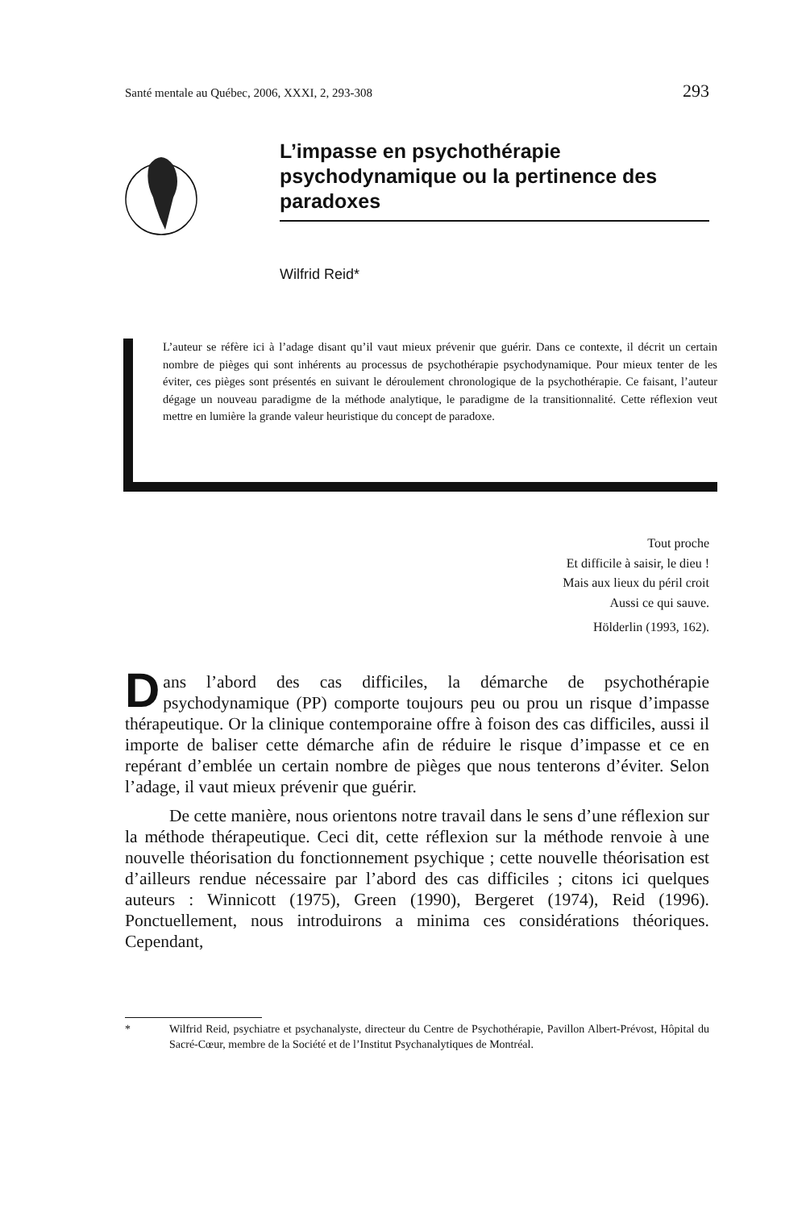Santé mentale au Québec, 2006, XXXI, 2, 293-308 293
L’impasse en psychothérapie psychodynamique ou la pertinence des paradoxes
Wilfrid Reid*
L’auteur se réfère ici à l’adage disant qu’il vaut mieux prévenir que guérir. Dans ce contexte, il décrit un certain nombre de pièges qui sont inhérents au processus de psychothérapie psychodynamique. Pour mieux tenter de les éviter, ces pièges sont présentés en suivant le déroulement chronologique de la psychothérapie. Ce faisant, l’auteur dégage un nouveau paradigme de la méthode analytique, le paradigme de la transitionnalité. Cette réflexion veut mettre en lumière la grande valeur heuristique du concept de paradoxe.
Tout proche
Et difficile à saisir, le dieu !
Mais aux lieux du péril croit
Aussi ce qui sauve.
Hölderlin (1993, 162).
Dans l’abord des cas difficiles, la démarche de psychothérapie psychodynamique (PP) comporte toujours peu ou prou un risque d’impasse thérapeutique. Or la clinique contemporaine offre à foison des cas difficiles, aussi il importe de baliser cette démarche afin de réduire le risque d’impasse et ce en repérant d’emblée un certain nombre de pièges que nous tenterons d’éviter. Selon l’adage, il vaut mieux prévenir que guérir.
De cette manière, nous orientons notre travail dans le sens d’une réflexion sur la méthode thérapeutique. Ceci dit, cette réflexion sur la méthode renvoie à une nouvelle théorisation du fonctionnement psychique ; cette nouvelle théorisation est d’ailleurs rendue nécessaire par l’abord des cas difficiles ; citons ici quelques auteurs : Winnicott (1975), Green (1990), Bergeret (1974), Reid (1996). Ponctuellement, nous introduirons a minima ces considérations théoriques. Cependant,
* Wilfrid Reid, psychiatre et psychanalyste, directeur du Centre de Psychothérapie, Pavillon Albert-Prévost, Hôpital du Sacré-Cœur, membre de la Société et de l’Institut Psychanalytiques de Montréal.